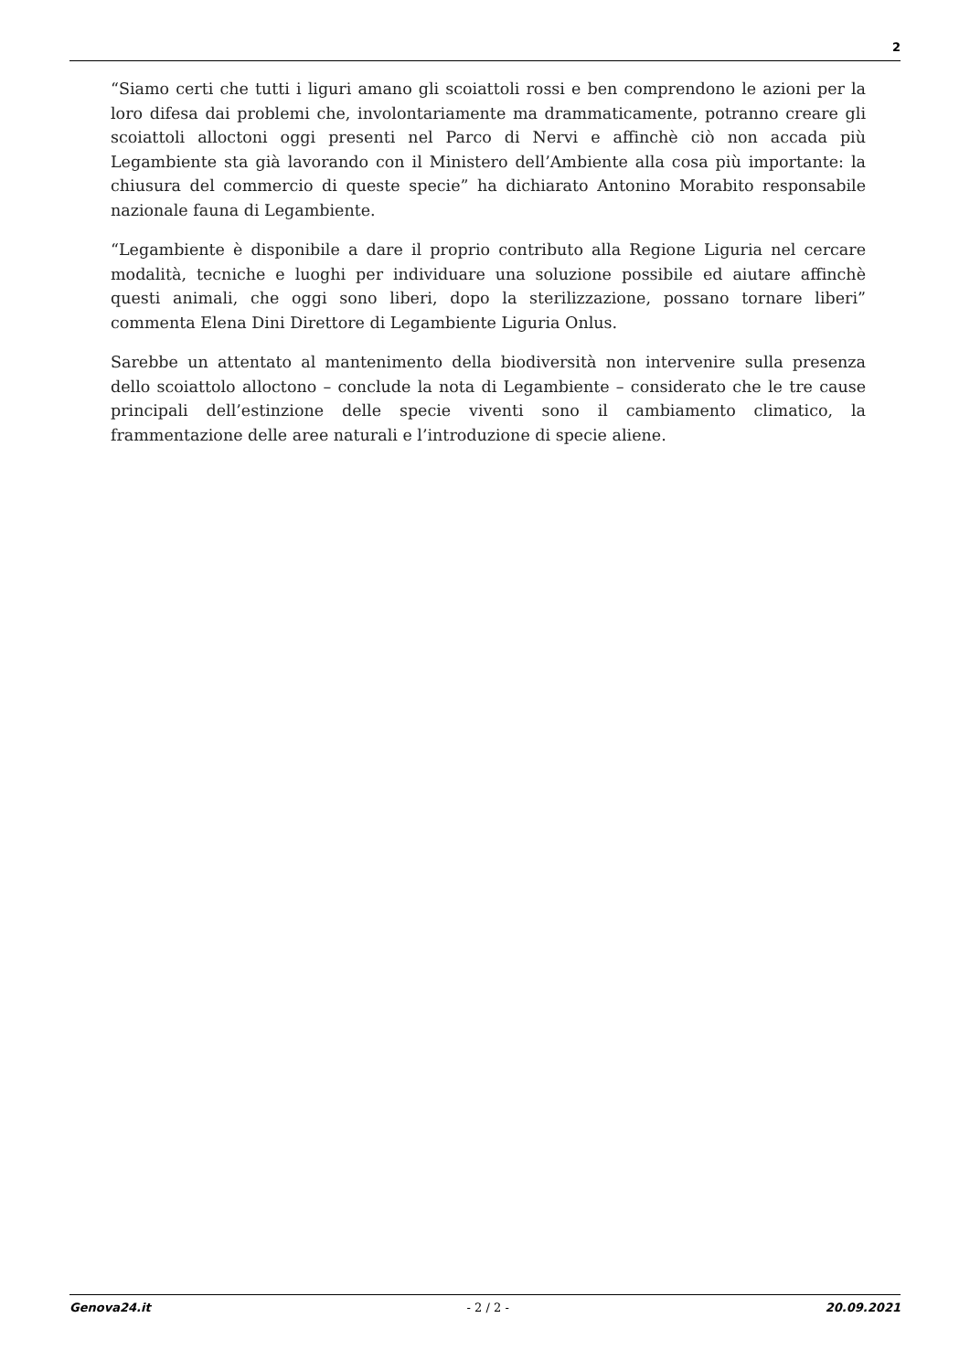2
“Siamo certi che tutti i liguri amano gli scoiattoli rossi e ben comprendono le azioni per la loro difesa dai problemi che, involontariamente ma drammaticamente, potranno creare gli scoiattoli alloctoni oggi presenti nel Parco di Nervi e affinchè ciò non accada più Legambiente sta già lavorando con il Ministero dell’Ambiente alla cosa più importante: la chiusura del commercio di queste specie” ha dichiarato Antonino Morabito responsabile nazionale fauna di Legambiente.
“Legambiente è disponibile a dare il proprio contributo alla Regione Liguria nel cercare modalità, tecniche e luoghi per individuare una soluzione possibile ed aiutare affinchè questi animali, che oggi sono liberi, dopo la sterilizzazione, possano tornare liberi” commenta Elena Dini Direttore di Legambiente Liguria Onlus.
Sarebbe un attentato al mantenimento della biodiversità non intervenire sulla presenza dello scoiattolo alloctono – conclude la nota di Legambiente – considerato che le tre cause principali dell’estinzione delle specie viventi sono il cambiamento climatico, la frammentazione delle aree naturali e l’introduzione di specie aliene.
Genova24.it - 2 / 2 - 20.09.2021